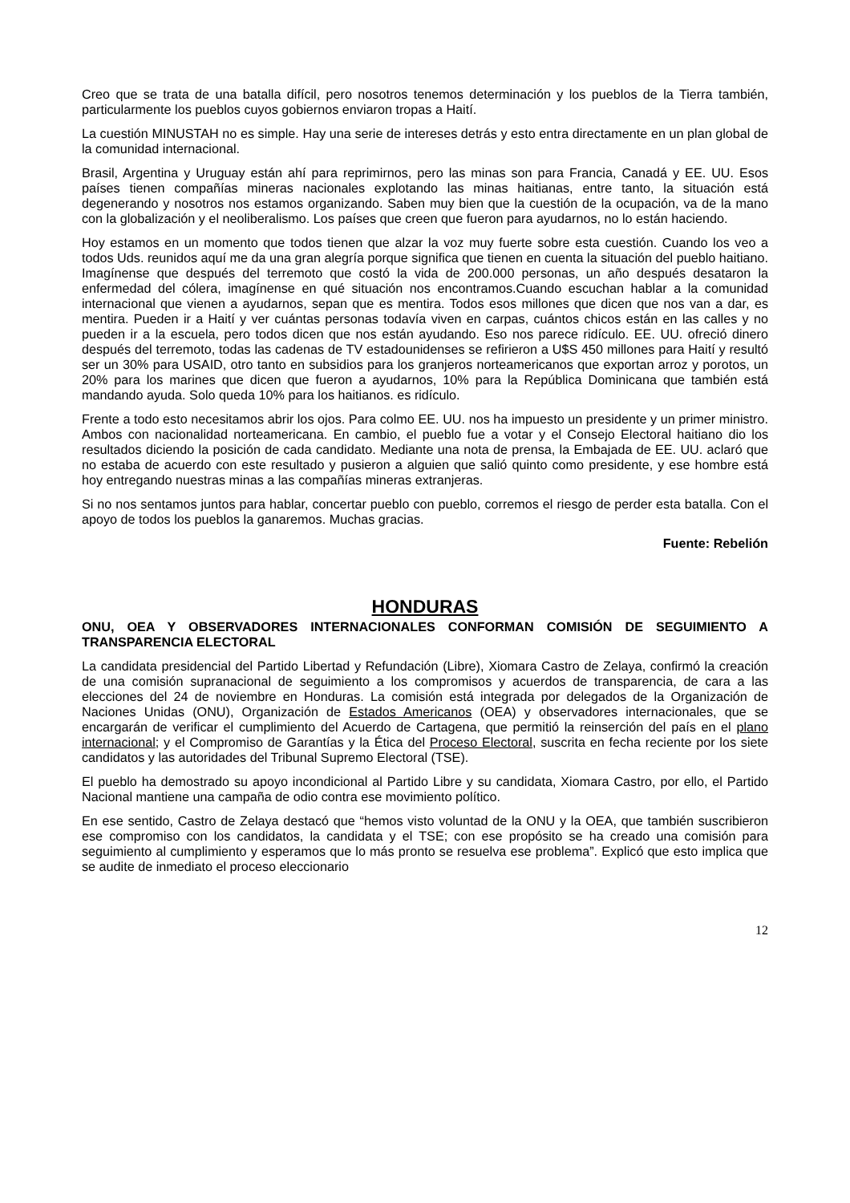Creo que se trata de una batalla difícil, pero nosotros tenemos determinación y los pueblos de la Tierra también, particularmente los pueblos cuyos gobiernos enviaron tropas a Haití.
La cuestión MINUSTAH no es simple. Hay una serie de intereses detrás y esto entra directamente en un plan global de la comunidad internacional.
Brasil, Argentina y Uruguay están ahí para reprimirnos, pero las minas son para Francia, Canadá y EE. UU. Esos países tienen compañías mineras nacionales explotando las minas haitianas, entre tanto, la situación está degenerando y nosotros nos estamos organizando. Saben muy bien que la cuestión de la ocupación, va de la mano con la globalización y el neoliberalismo. Los países que creen que fueron para ayudarnos, no lo están haciendo.
Hoy estamos en un momento que todos tienen que alzar la voz muy fuerte sobre esta cuestión. Cuando los veo a todos Uds. reunidos aquí me da una gran alegría porque significa que tienen en cuenta la situación del pueblo haitiano. Imagínense que después del terremoto que costó la vida de 200.000 personas, un año después desataron la enfermedad del cólera, imagínense en qué situación nos encontramos.Cuando escuchan hablar a la comunidad internacional que vienen a ayudarnos, sepan que es mentira. Todos esos millones que dicen que nos van a dar, es mentira. Pueden ir a Haití y ver cuántas personas todavía viven en carpas, cuántos chicos están en las calles y no pueden ir a la escuela, pero todos dicen que nos están ayudando. Eso nos parece ridículo. EE. UU. ofreció dinero después del terremoto, todas las cadenas de TV estadounidenses se refirieron a U$S 450 millones para Haití y resultó ser un 30% para USAID, otro tanto en subsidios para los granjeros norteamericanos que exportan arroz y porotos, un 20% para los marines que dicen que fueron a ayudarnos, 10% para la República Dominicana que también está mandando ayuda. Solo queda 10% para los haitianos. es ridículo.
Frente a todo esto necesitamos abrir los ojos. Para colmo EE. UU. nos ha impuesto un presidente y un primer ministro. Ambos con nacionalidad norteamericana. En cambio, el pueblo fue a votar y el Consejo Electoral haitiano dio los resultados diciendo la posición de cada candidato. Mediante una nota de prensa, la Embajada de EE. UU. aclaró que no estaba de acuerdo con este resultado y pusieron a alguien que salió quinto como presidente, y ese hombre está hoy entregando nuestras minas a las compañías mineras extranjeras.
Si no nos sentamos juntos para hablar, concertar pueblo con pueblo, corremos el riesgo de perder esta batalla. Con el apoyo de todos los pueblos la ganaremos. Muchas gracias.
Fuente: Rebelión
HONDURAS
ONU, OEA Y OBSERVADORES INTERNACIONALES CONFORMAN COMISIÓN DE SEGUIMIENTO A TRANSPARENCIA ELECTORAL
La candidata presidencial del Partido Libertad y Refundación (Libre), Xiomara Castro de Zelaya, confirmó la creación de una comisión supranacional de seguimiento a los compromisos y acuerdos de transparencia, de cara a las elecciones del 24 de noviembre en Honduras. La comisión está integrada por delegados de la Organización de Naciones Unidas (ONU), Organización de Estados Americanos (OEA) y observadores internacionales, que se encargarán de verificar el cumplimiento del Acuerdo de Cartagena, que permitió la reinserción del país en el plano internacional; y el Compromiso de Garantías y la Ética del Proceso Electoral, suscrita en fecha reciente por los siete candidatos y las autoridades del Tribunal Supremo Electoral (TSE).
El pueblo ha demostrado su apoyo incondicional al Partido Libre y su candidata, Xiomara Castro, por ello, el Partido Nacional mantiene una campaña de odio contra ese movimiento político.
En ese sentido, Castro de Zelaya destacó que “hemos visto voluntad de la ONU y la OEA, que también suscribieron ese compromiso con los candidatos, la candidata y el TSE; con ese propósito se ha creado una comisión para seguimiento al cumplimiento y esperamos que lo más pronto se resuelva ese problema”. Explicó que esto implica que se audite de inmediato el proceso eleccionario
12